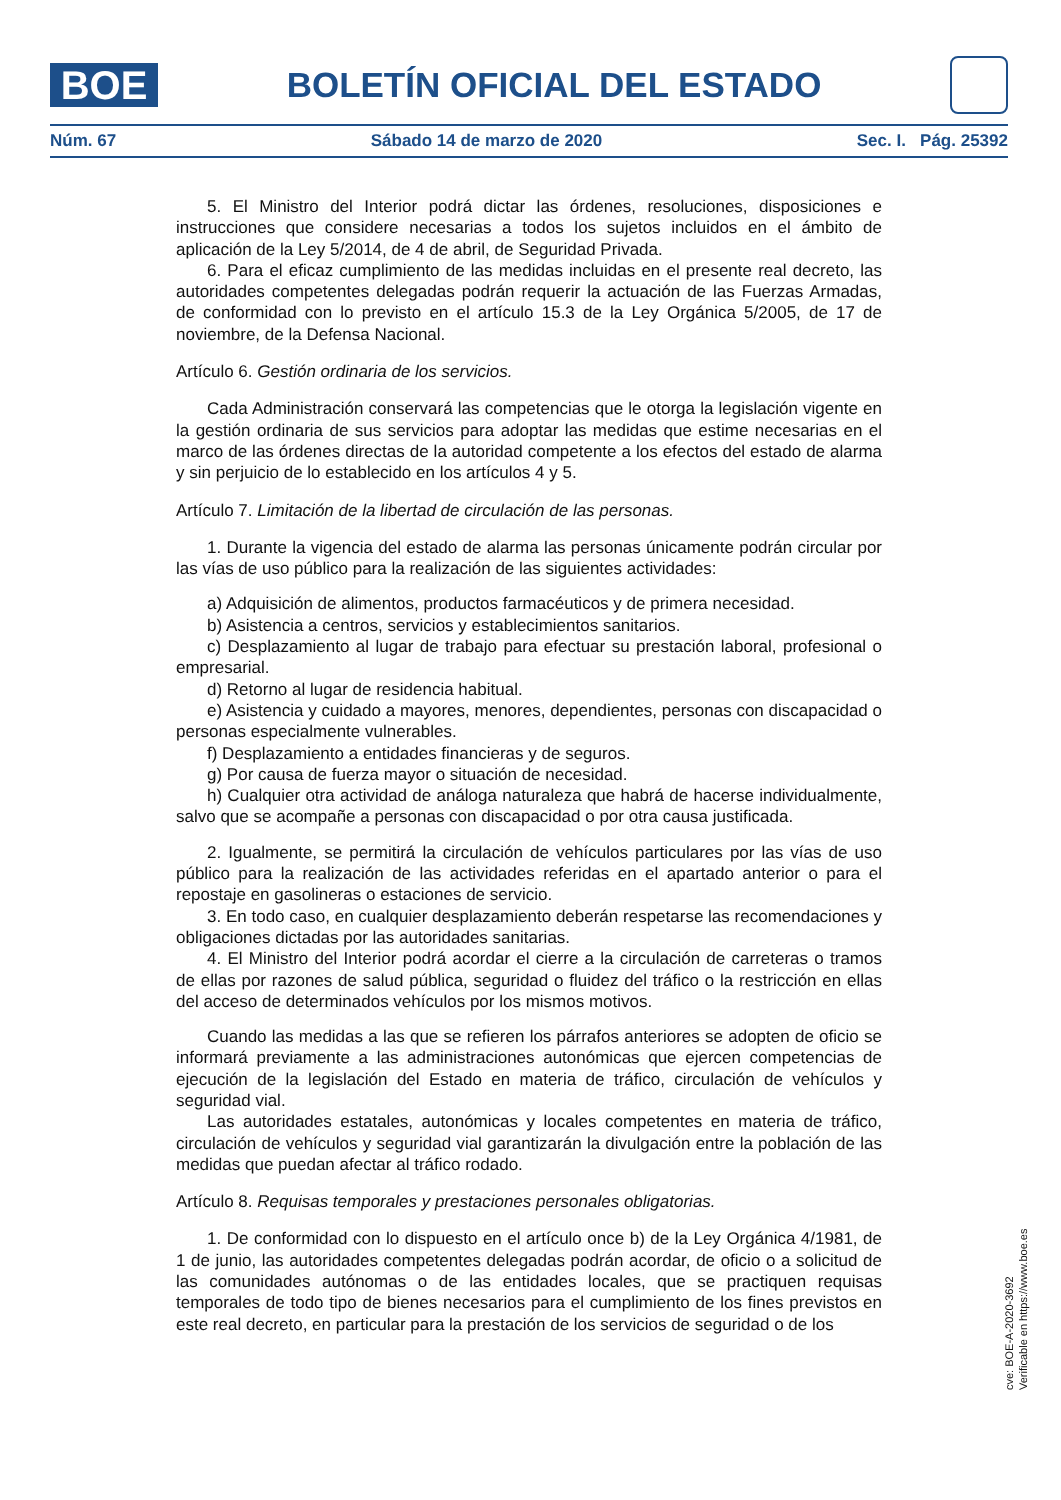BOE
BOLETÍN OFICIAL DEL ESTADO
Núm. 67 Sábado 14 de marzo de 2020 Sec. I. Pág. 25392
5. El Ministro del Interior podrá dictar las órdenes, resoluciones, disposiciones e instrucciones que considere necesarias a todos los sujetos incluidos en el ámbito de aplicación de la Ley 5/2014, de 4 de abril, de Seguridad Privada.
6. Para el eficaz cumplimiento de las medidas incluidas en el presente real decreto, las autoridades competentes delegadas podrán requerir la actuación de las Fuerzas Armadas, de conformidad con lo previsto en el artículo 15.3 de la Ley Orgánica 5/2005, de 17 de noviembre, de la Defensa Nacional.
Artículo 6. Gestión ordinaria de los servicios.
Cada Administración conservará las competencias que le otorga la legislación vigente en la gestión ordinaria de sus servicios para adoptar las medidas que estime necesarias en el marco de las órdenes directas de la autoridad competente a los efectos del estado de alarma y sin perjuicio de lo establecido en los artículos 4 y 5.
Artículo 7. Limitación de la libertad de circulación de las personas.
1. Durante la vigencia del estado de alarma las personas únicamente podrán circular por las vías de uso público para la realización de las siguientes actividades:
a) Adquisición de alimentos, productos farmacéuticos y de primera necesidad.
b) Asistencia a centros, servicios y establecimientos sanitarios.
c) Desplazamiento al lugar de trabajo para efectuar su prestación laboral, profesional o empresarial.
d) Retorno al lugar de residencia habitual.
e) Asistencia y cuidado a mayores, menores, dependientes, personas con discapacidad o personas especialmente vulnerables.
f) Desplazamiento a entidades financieras y de seguros.
g) Por causa de fuerza mayor o situación de necesidad.
h) Cualquier otra actividad de análoga naturaleza que habrá de hacerse individualmente, salvo que se acompañe a personas con discapacidad o por otra causa justificada.
2. Igualmente, se permitirá la circulación de vehículos particulares por las vías de uso público para la realización de las actividades referidas en el apartado anterior o para el repostaje en gasolineras o estaciones de servicio.
3. En todo caso, en cualquier desplazamiento deberán respetarse las recomendaciones y obligaciones dictadas por las autoridades sanitarias.
4. El Ministro del Interior podrá acordar el cierre a la circulación de carreteras o tramos de ellas por razones de salud pública, seguridad o fluidez del tráfico o la restricción en ellas del acceso de determinados vehículos por los mismos motivos.
Cuando las medidas a las que se refieren los párrafos anteriores se adopten de oficio se informará previamente a las administraciones autonómicas que ejercen competencias de ejecución de la legislación del Estado en materia de tráfico, circulación de vehículos y seguridad vial.
Las autoridades estatales, autonómicas y locales competentes en materia de tráfico, circulación de vehículos y seguridad vial garantizarán la divulgación entre la población de las medidas que puedan afectar al tráfico rodado.
Artículo 8. Requisas temporales y prestaciones personales obligatorias.
1. De conformidad con lo dispuesto en el artículo once b) de la Ley Orgánica 4/1981, de 1 de junio, las autoridades competentes delegadas podrán acordar, de oficio o a solicitud de las comunidades autónomas o de las entidades locales, que se practiquen requisas temporales de todo tipo de bienes necesarios para el cumplimiento de los fines previstos en este real decreto, en particular para la prestación de los servicios de seguridad o de los
cve: BOE-A-2020-3692
Verificable en https://www.boe.es